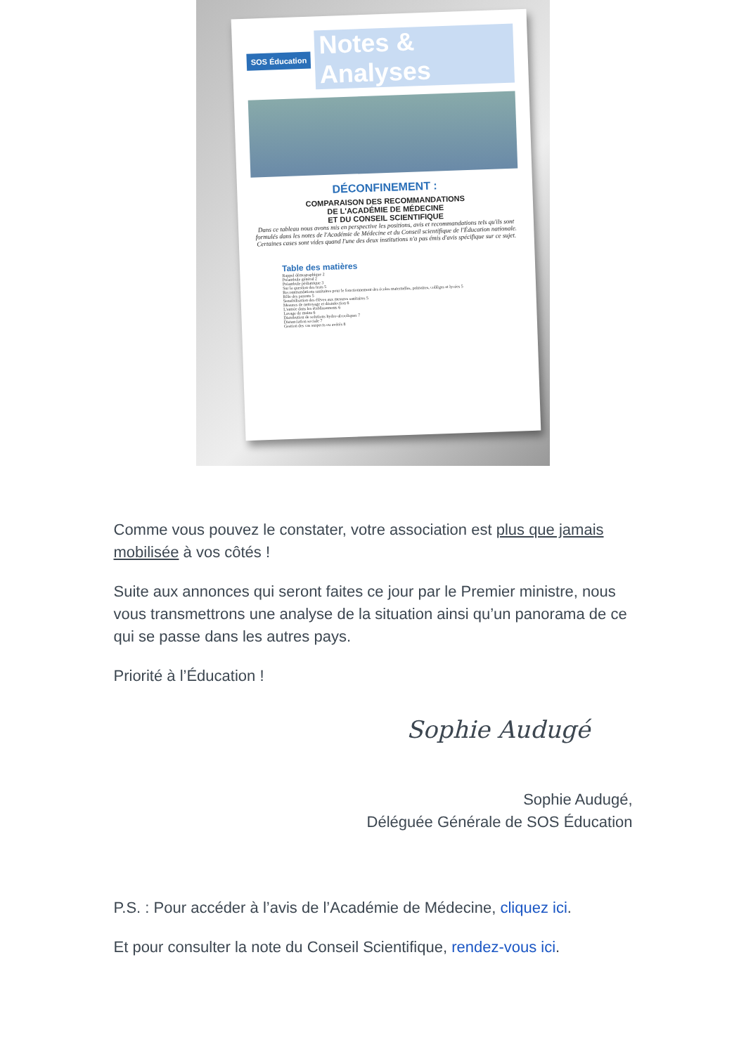SOS Éducation Notes & Analyses
DÉCONFINEMENT :
COMPARAISON DES RECOMMANDATIONS
DE L'ACADÉMIE DE MÉDECINE
ET DU CONSEIL SCIENTIFIQUE
Dans ce tableau nous avons mis en perspective les positions, avis et recommandations tels qu'ils sont formulés dans les notes de l'Académie de Médecine et du Conseil scientifique de l'Éducation nationale.
Certaines cases sont vides quand l'une des deux institutions n'a pas émis d'avis spécifique sur ce sujet.
Table des matières
Rappel démographique 2
Préambule général 2
Préambule pédiatrique 3
Sur la question des tests 5
Recommandations sanitaires pour le fonctionnement des écoles maternelles, primaires, collèges et lycées 5
Rôle des parents 5
Sensibilisation des élèves aux mesures sanitaires 5
Mesures de nettoyage et désinfection 6
L'entrée dans les établissements 6
Lavage de mains 6
Distribution de solutions hydro-alcooliques 7
Distanciation sociale 7
Gestion des cas suspects ou avérés 8
Comme vous pouvez le constater, votre association est plus que jamais mobilisée à vos côtés !
Suite aux annonces qui seront faites ce jour par le Premier ministre, nous vous transmettrons une analyse de la situation ainsi qu’un panorama de ce qui se passe dans les autres pays.
Priorité à l’Éducation !
Sophie Audugé
Sophie Audugé,
Déléguée Générale de SOS Éducation
P.S. : Pour accéder à l’avis de l’Académie de Médecine, cliquez ici.
Et pour consulter la note du Conseil Scientifique, rendez-vous ici.